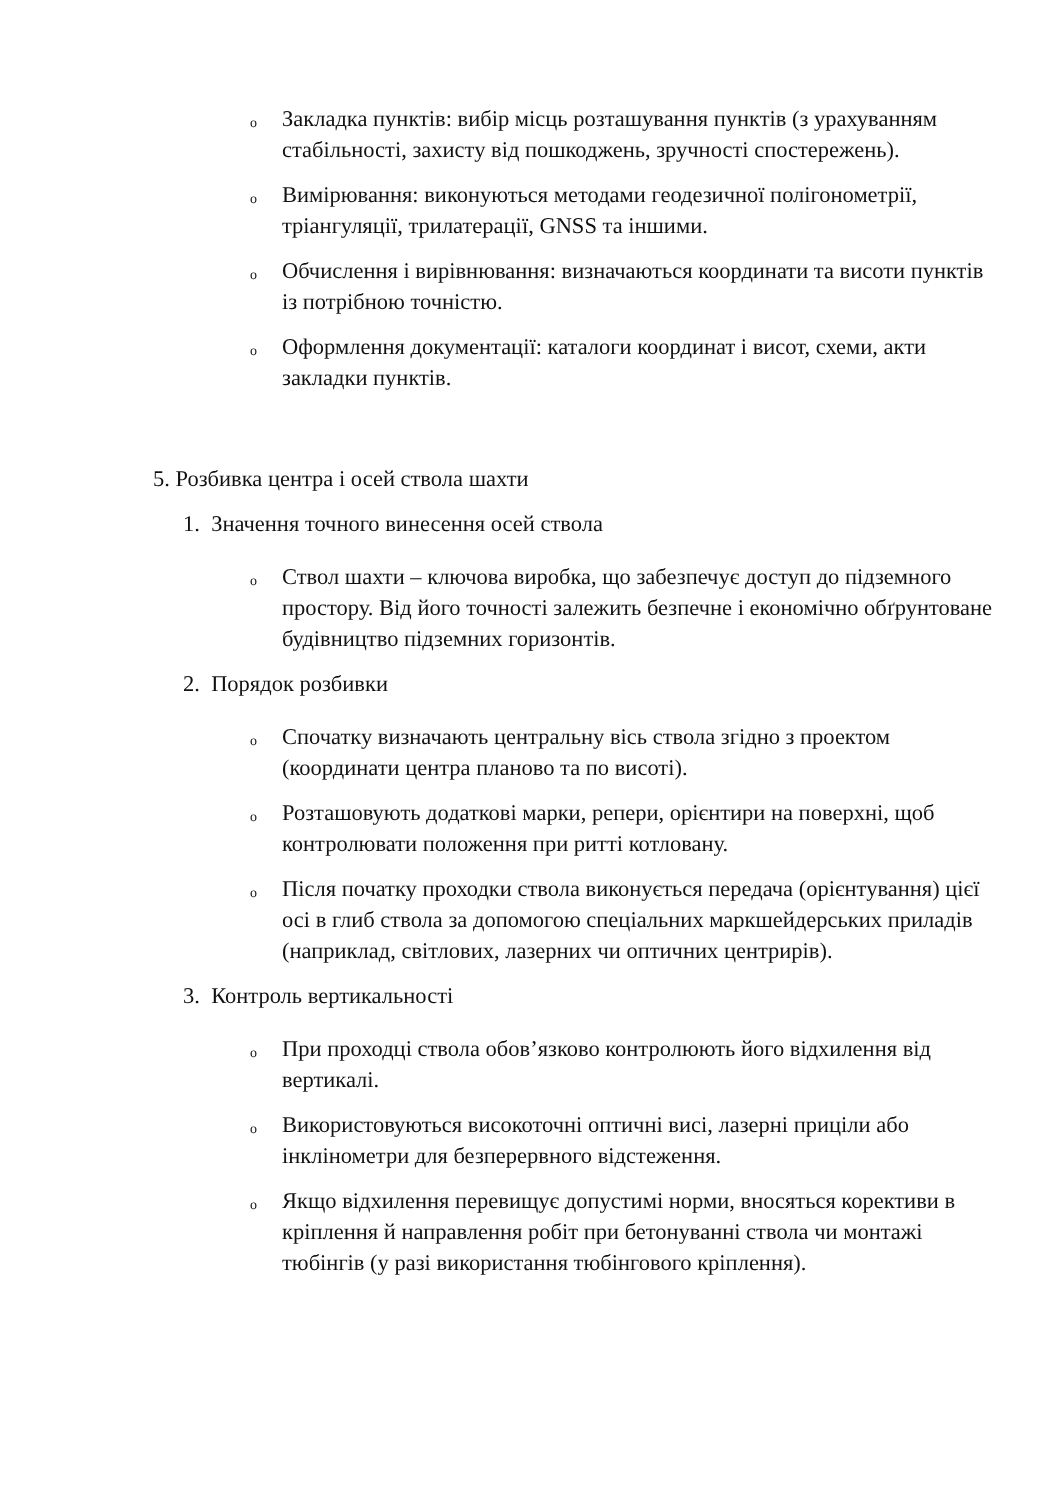o Закладка пунктів: вибір місць розташування пунктів (з урахуванням стабільності, захисту від пошкоджень, зручності спостережень).
o Вимірювання: виконуються методами геодезичної полігонометрії, тріангуляції, трилатерації, GNSS та іншими.
o Обчислення і вирівнювання: визначаються координати та висоти пунктів із потрібною точністю.
o Оформлення документації: каталоги координат і висот, схеми, акти закладки пунктів.
5. Розбивка центра і осей ствола шахти
1. Значення точного винесення осей ствола
o Ствол шахти – ключова виробка, що забезпечує доступ до підземного простору. Від його точності залежить безпечне і економічно обґрунтоване будівництво підземних горизонтів.
2. Порядок розбивки
o Спочатку визначають центральну вісь ствола згідно з проектом (координати центра планово та по висоті).
o Розташовують додаткові марки, репери, орієнтири на поверхні, щоб контролювати положення при ритті котловану.
o Після початку проходки ствола виконується передача (орієнтування) цієї осі в глиб ствола за допомогою спеціальних маркшейдерських приладів (наприклад, світлових, лазерних чи оптичних центрирів).
3. Контроль вертикальності
o При проходці ствола обов’язково контролюють його відхилення від вертикалі.
o Використовуються високоточні оптичні висі, лазерні приціли або інклінометри для безперервного відстеження.
o Якщо відхилення перевищує допустимі норми, вносяться корективи в кріплення й направлення робіт при бетонуванні ствола чи монтажі тюбінгів (у разі використання тюбінгового кріплення).